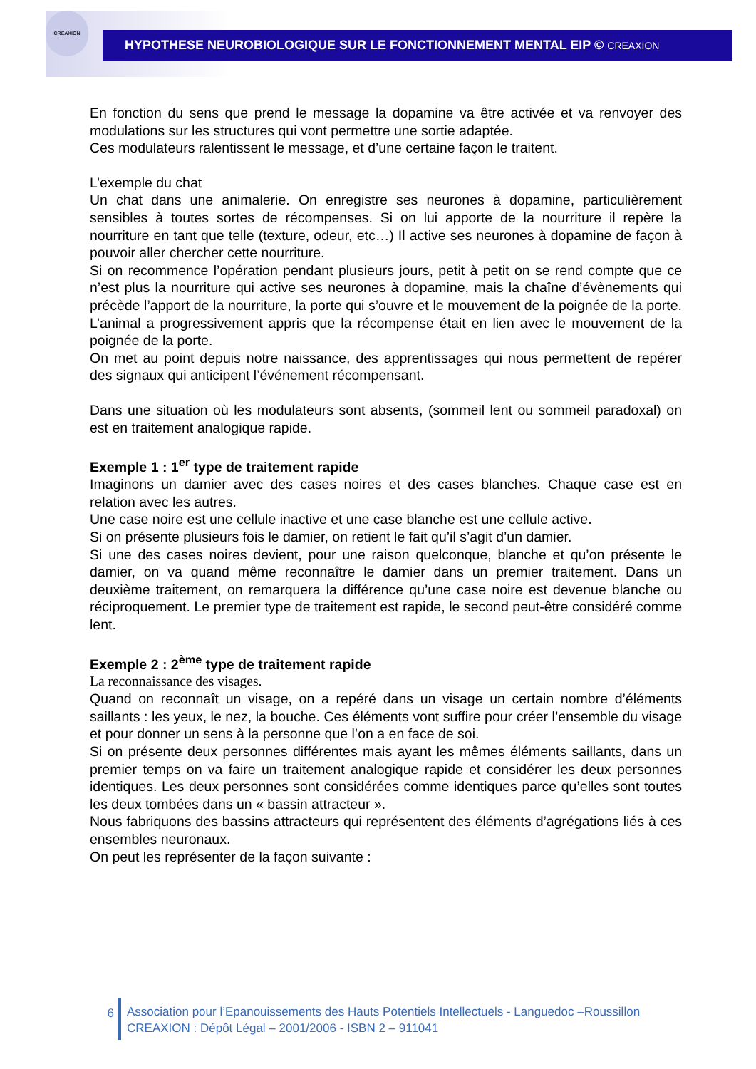CREAXION
HYPOTHESE NEUROBIOLOGIQUE SUR LE FONCTIONNEMENT MENTAL EIP © CREAXION
En fonction du sens que prend le message la dopamine va être activée et va renvoyer des modulations sur les structures qui vont permettre une sortie adaptée.
Ces modulateurs ralentissent le message, et d’une certaine façon le traitent.
L’exemple du chat
Un chat dans une animalerie. On enregistre ses neurones à dopamine, particulièrement sensibles à toutes sortes de récompenses. Si on lui apporte de la nourriture il repère la nourriture en tant que telle (texture, odeur, etc…) Il active ses neurones à dopamine de façon à pouvoir aller chercher cette nourriture.
Si on recommence l’opération pendant plusieurs jours, petit à petit on se rend compte que ce n’est plus la nourriture qui active ses neurones à dopamine, mais la chaîne d’évènements qui précède l’apport de la nourriture, la porte qui s’ouvre et le mouvement de la poignée de la porte. L’animal a progressivement appris que la récompense était en lien avec le mouvement de la poignée de la porte.
On met au point depuis notre naissance, des apprentissages qui nous permettent de repérer des signaux qui anticipent l’événement récompensant.
Dans une situation où les modulateurs sont absents, (sommeil lent ou sommeil paradoxal) on est en traitement analogique rapide.
Exemple 1 : 1<sup>er</sup> type de traitement rapide
Imaginons un damier avec des cases noires et des cases blanches. Chaque case est en relation avec les autres.
Une case noire est une cellule inactive et une case blanche est une cellule active.
Si on présente plusieurs fois le damier, on retient le fait qu’il s’agit d’un damier.
Si une des cases noires devient, pour une raison quelconque, blanche et qu’on présente le damier, on va quand même reconnaître le damier dans un premier traitement. Dans un deuxième traitement, on remarquera la différence qu’une case noire est devenue blanche ou réciproquement. Le premier type de traitement est rapide, le second peut-être considéré comme lent.
Exemple 2 : 2<sup>ème</sup> type de traitement rapide
La reconnaissance des visages.
Quand on reconnaît un visage, on a repéré dans un visage un certain nombre d’éléments saillants : les yeux, le nez, la bouche. Ces éléments vont suffire pour créer l’ensemble du visage et pour donner un sens à la personne que l’on a en face de soi.
Si on présente deux personnes différentes mais ayant les mêmes éléments saillants, dans un premier temps on va faire un traitement analogique rapide et considérer les deux personnes identiques. Les deux personnes sont considérées comme identiques parce qu’elles sont toutes les deux tombées dans un « bassin attracteur ».
Nous fabriquons des bassins attracteurs qui représentent des éléments d’agrégations liés à ces ensembles neuronaux.
On peut les représenter de la façon suivante :
6 Association pour l’Epanouissements des Hauts Potentiels Intellectuels - Languedoc –Roussillon
CREAXION : Dépôt Légal – 2001/2006 - ISBN 2 – 911041